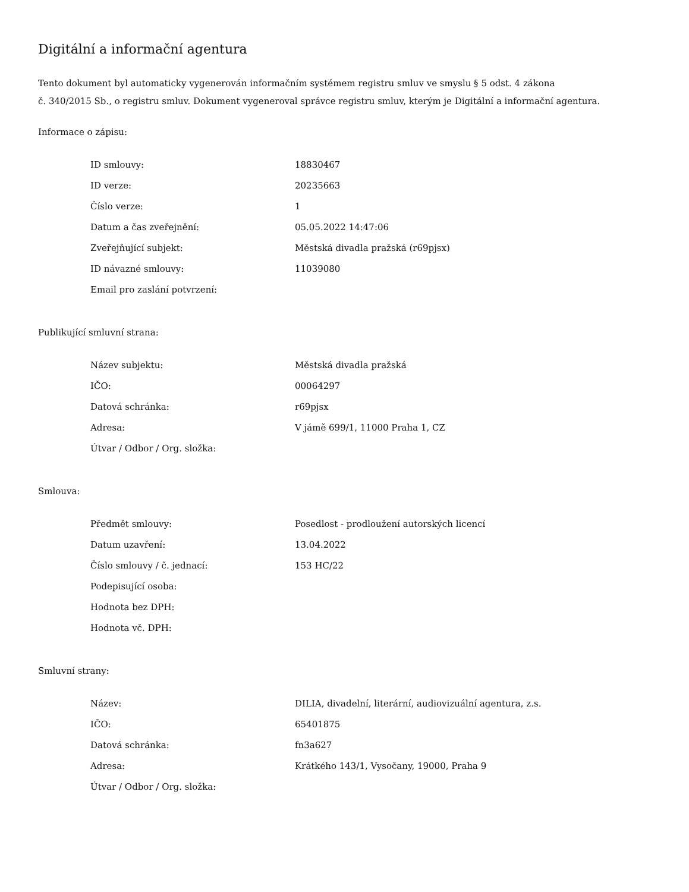Digitální a informační agentura
Tento dokument byl automaticky vygenerován informačním systémem registru smluv ve smyslu § 5 odst. 4 zákona
č. 340/2015 Sb., o registru smluv. Dokument vygeneroval správce registru smluv, kterým je Digitální a informační agentura.
Informace o zápisu:
| ID smlouvy: | 18830467 |
| ID verze: | 20235663 |
| Číslo verze: | 1 |
| Datum a čas zveřejnění: | 05.05.2022 14:47:06 |
| Zveřejňující subjekt: | Městská divadla pražská (r69pjsx) |
| ID návazné smlouvy: | 11039080 |
| Email pro zaslání potvrzení: | |
Publikující smluvní strana:
| Název subjektu: | Městská divadla pražská |
| IČO: | 00064297 |
| Datová schránka: | r69pjsx |
| Adresa: | V jámě 699/1, 11000 Praha 1, CZ |
| Útvar / Odbor / Org. složka: | |
Smlouva:
| Předmět smlouvy: | Posedlost - prodloužení autorských licencí |
| Datum uzavření: | 13.04.2022 |
| Číslo smlouvy / č. jednací: | 153 HC/22 |
| Podepisující osoba: | |
| Hodnota bez DPH: | |
| Hodnota vč. DPH: | |
Smluvní strany:
| Název: | DILIA, divadelní, literární, audiovizuální agentura, z.s. |
| IČO: | 65401875 |
| Datová schránka: | fn3a627 |
| Adresa: | Krátkého 143/1, Vysočany, 19000, Praha 9 |
| Útvar / Odbor / Org. složka: | |